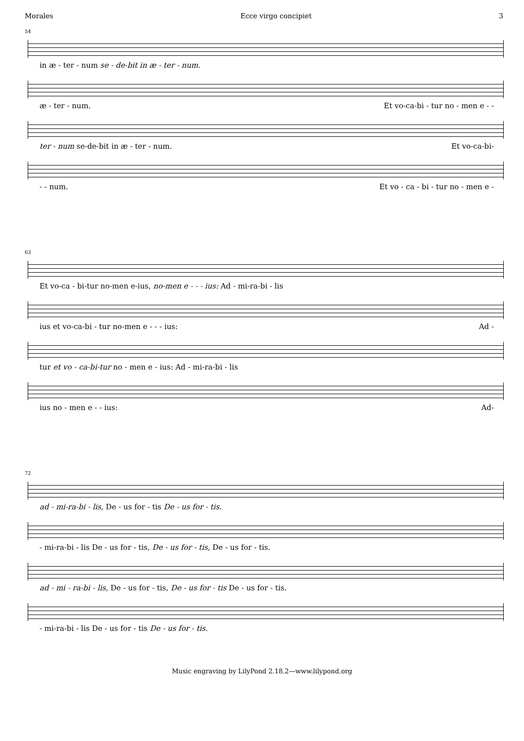Morales Ecce virgo concipiet 3
54
in æ - ter - num se - de-bit in æ - ter - num.
æ - ter - num. Et vo-ca-bi - tur no - men e - -
ter - num se-de-bit in æ - ter - num. Et vo-ca-bi-
- - num. Et vo - ca - bi - tur no - men e -
63
Et vo-ca - bi-tur no-men e-ius, no-men e - - - ius: Ad - mi-ra-bi - lis
ius et vo-ca-bi - tur no-men e - - - ius: Ad -
tur et vo - ca-bi-tur no - men e - ius: Ad - mi-ra-bi - lis
ius no - men e - - ius: Ad-
72
ad - mi-ra-bi - lis, De - us for - tis De - us for - tis.
- mi-ra-bi - lis De - us for - tis, De - us for - tis, De - us for - tis.
ad - mi - ra-bi - lis, De - us for - tis, De - us for - tis De - us for - tis.
- mi-ra-bi - lis De - us for - tis De - us for - tis.
Music engraving by LilyPond 2.18.2—www.lilypond.org